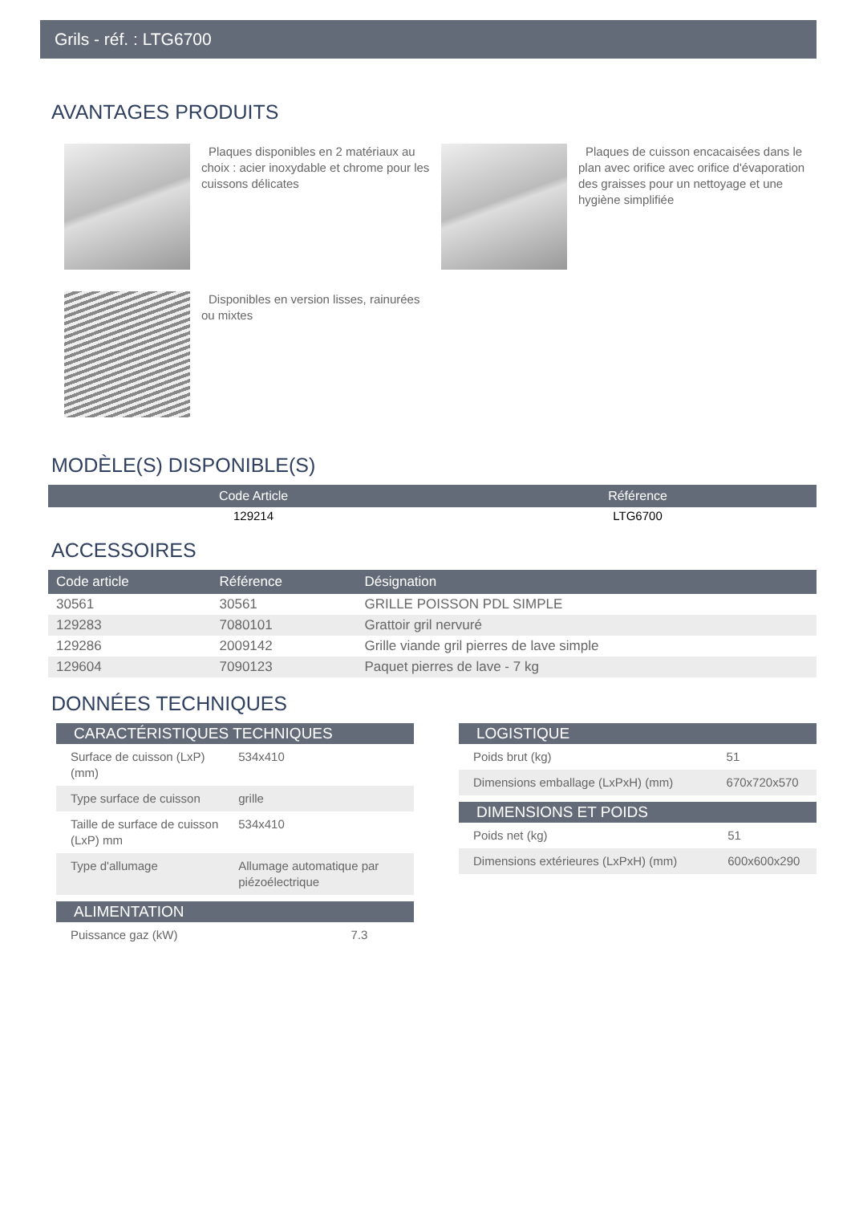Grils - réf. : LTG6700
AVANTAGES PRODUITS
Plaques disponibles en 2 matériaux au choix : acier inoxydable et chrome pour les cuissons délicates
Plaques de cuisson encacaisées dans le plan avec orifice avec orifice d'évaporation des graisses pour un nettoyage et une hygiène simplifiée
Disponibles en version lisses, rainurées ou mixtes
MODÈLE(S) DISPONIBLE(S)
| Code Article | Référence |
| --- | --- |
| 129214 | LTG6700 |
ACCESSOIRES
| Code article | Référence | Désignation |
| --- | --- | --- |
| 30561 | 30561 | GRILLE POISSON PDL SIMPLE |
| 129283 | 7080101 | Grattoir gril nervuré |
| 129286 | 2009142 | Grille viande gril pierres de lave simple |
| 129604 | 7090123 | Paquet pierres de lave - 7 kg |
DONNÉES TECHNIQUES
| CARACTÉRISTIQUES TECHNIQUES | |
| --- | --- |
| Surface de cuisson (LxP) (mm) | 534x410 |
| Type surface de cuisson | grille |
| Taille de surface de cuisson (LxP) mm | 534x410 |
| Type d'allumage | Allumage automatique par piézoélectrique |
| ALIMENTATION | |
| --- | --- |
| Puissance gaz (kW) | 7.3 |
| LOGISTIQUE | |
| --- | --- |
| Poids brut (kg) | 51 |
| Dimensions emballage (LxPxH) (mm) | 670x720x570 |
| DIMENSIONS ET POIDS | |
| --- | --- |
| Poids net (kg) | 51 |
| Dimensions extérieures (LxPxH) (mm) | 600x600x290 |